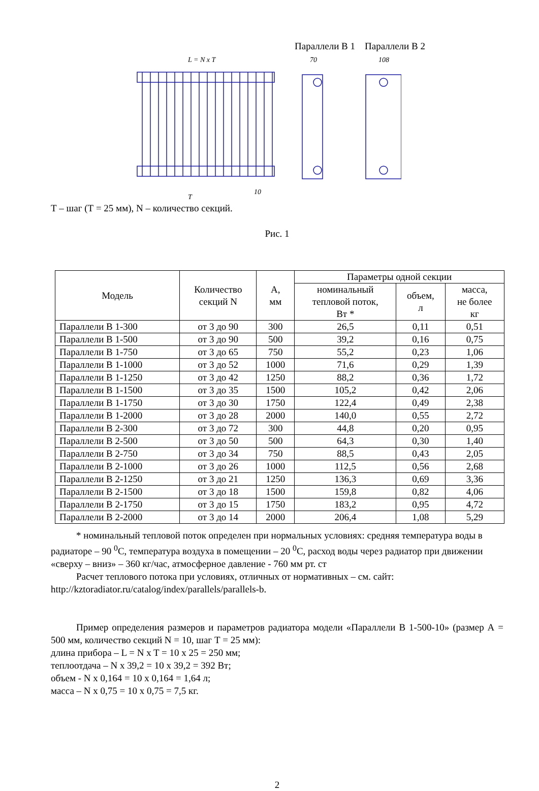Параллели В 1 Параллели В 2
L = N x T
T
10
70
108
Т – шаг (Т = 25 мм), N – количество секций.
Рис. 1
| Модель | Количество секций N | А, мм | Параметры одной секции | | |
| --- | --- | --- | --- | --- | --- |
| | | | номинальный тепловой поток, Вт * | объем, л | масса, не более кг |
| Параллели В 1-300 | от 3 до 90 | 300 | 26,5 | 0,11 | 0,51 |
| Параллели В 1-500 | от 3 до 90 | 500 | 39,2 | 0,16 | 0,75 |
| Параллели В 1-750 | от 3 до 65 | 750 | 55,2 | 0,23 | 1,06 |
| Параллели В 1-1000 | от 3 до 52 | 1000 | 71,6 | 0,29 | 1,39 |
| Параллели В 1-1250 | от 3 до 42 | 1250 | 88,2 | 0,36 | 1,72 |
| Параллели В 1-1500 | от 3 до 35 | 1500 | 105,2 | 0,42 | 2,06 |
| Параллели В 1-1750 | от 3 до 30 | 1750 | 122,4 | 0,49 | 2,38 |
| Параллели В 1-2000 | от 3 до 28 | 2000 | 140,0 | 0,55 | 2,72 |
| Параллели В 2-300 | от 3 до 72 | 300 | 44,8 | 0,20 | 0,95 |
| Параллели В 2-500 | от 3 до 50 | 500 | 64,3 | 0,30 | 1,40 |
| Параллели В 2-750 | от 3 до 34 | 750 | 88,5 | 0,43 | 2,05 |
| Параллели В 2-1000 | от 3 до 26 | 1000 | 112,5 | 0,56 | 2,68 |
| Параллели В 2-1250 | от 3 до 21 | 1250 | 136,3 | 0,69 | 3,36 |
| Параллели В 2-1500 | от 3 до 18 | 1500 | 159,8 | 0,82 | 4,06 |
| Параллели В 2-1750 | от 3 до 15 | 1750 | 183,2 | 0,95 | 4,72 |
| Параллели В 2-2000 | от 3 до 14 | 2000 | 206,4 | 1,08 | 5,29 |
* номинальный тепловой поток определен при нормальных условиях: средняя температура воды в радиаторе – 90 <sup>0</sup>С, температура воздуха в помещении – 20 <sup>0</sup>С, расход воды через радиатор при движении «сверху – вниз» – 360 кг/час, атмосферное давление - 760 мм рт. ст
Расчет теплового потока при условиях, отличных от нормативных – см. сайт: http://kztoradiator.ru/catalog/index/parallels/parallels-b.
Пример определения размеров и параметров радиатора модели «Параллели В 1-500-10» (размер А = 500 мм, количество секций N = 10, шаг Т = 25 мм):
длина прибора – L = N x T = 10 x 25 = 250 мм;
теплоотдача – N x 39,2 = 10 x 39,2 = 392 Вт;
объем - N x 0,164 = 10 x 0,164 = 1,64 л;
масса – N x 0,75 = 10 x 0,75 = 7,5 кг.
2